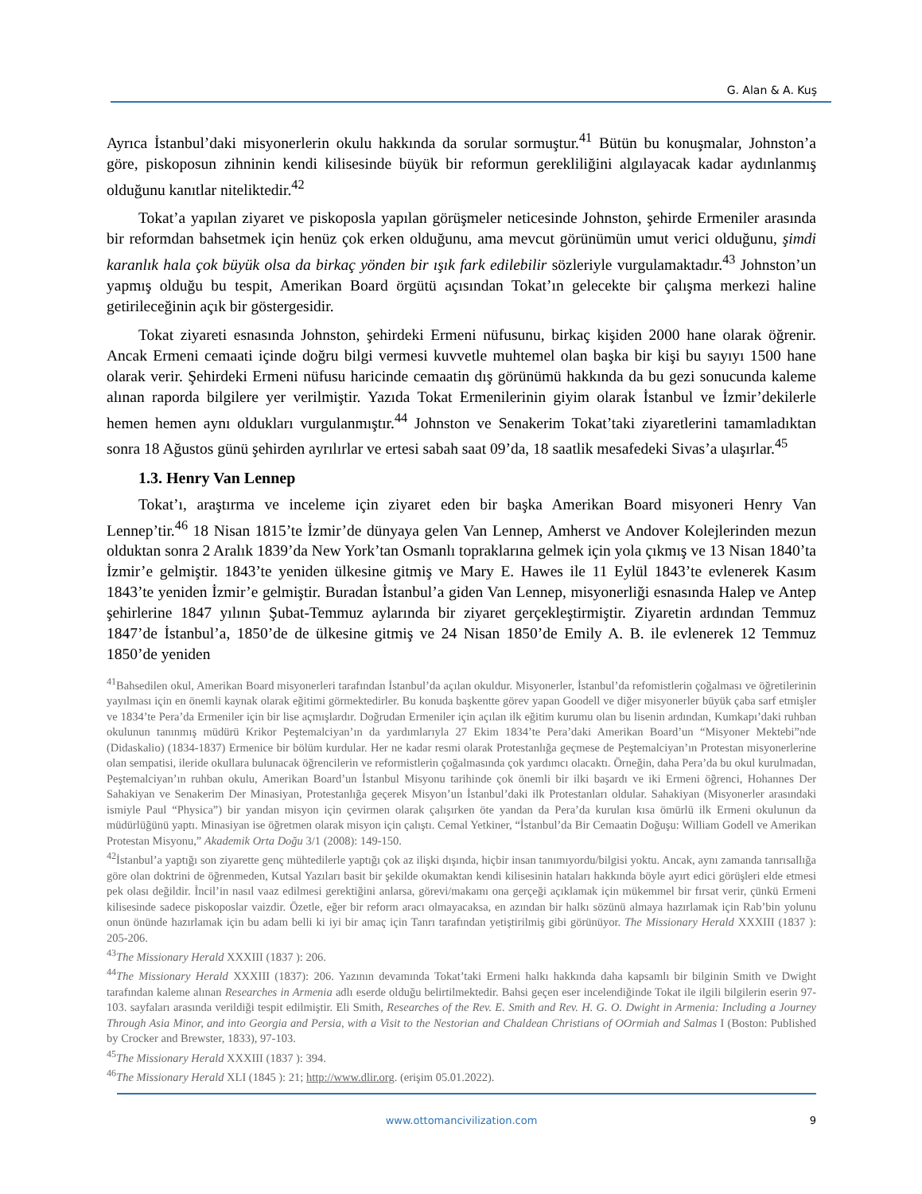G. Alan & A. Kuş
Ayrıca İstanbul’daki misyonerlerin okulu hakkında da sorular sormuştur.<sup>41</sup> Bütün bu konuşmalar, Johnston’a göre, piskoposun zihninin kendi kilisesinde büyük bir reformun gerekliliğini algılayacak kadar aydınlanmış olduğunu kanıtlar niteliktedir.<sup>42</sup>
Tokat’a yapılan ziyaret ve piskoposla yapılan görüşmeler neticesinde Johnston, şehirde Ermeniler arasında bir reformdan bahsetmek için henüz çok erken olduğunu, ama mevcut görünümün umut verici olduğunu, şimdi karanlık hala çok büyük olsa da birkaç yönden bir ışık fark edilebilir sözleriyle vurgulamaktadır.<sup>43</sup> Johnston’un yapmış olduğu bu tespit, Amerikan Board örgütü açısından Tokat’ın gelecekte bir çalışma merkezi haline getirileceğinin açık bir göstergesidir.
Tokat ziyareti esnasında Johnston, şehirdeki Ermeni nüfusunu, birkaç kişiden 2000 hane olarak öğrenir. Ancak Ermeni cemaati içinde doğru bilgi vermesi kuvvetle muhtemel olan başka bir kişi bu sayıyı 1500 hane olarak verir. Şehirdeki Ermeni nüfusu haricinde cemaatin dış görünümü hakkında da bu gezi sonucunda kaleme alınan raporda bilgilere yer verilmiştir. Yazıda Tokat Ermenilerinin giyim olarak İstanbul ve İzmir’dekilerle hemen hemen aynı oldukları vurgulanmıştır.<sup>44</sup> Johnston ve Senakerim Tokat’taki ziyaretlerini tamamladıktan sonra 18 Ağustos günü şehirden ayrılırlar ve ertesi sabah saat 09’da, 18 saatlik mesafedeki Sivas’a ulaşırlar.<sup>45</sup>
1.3. Henry Van Lennep
Tokat’ı, araştırma ve inceleme için ziyaret eden bir başka Amerikan Board misyoneri Henry Van Lennep’tir.<sup>46</sup> 18 Nisan 1815’te İzmir’de dünyaya gelen Van Lennep, Amherst ve Andover Kolejlerinden mezun olduktan sonra 2 Aralık 1839’da New York’tan Osmanlı topraklarına gelmek için yola çıkmış ve 13 Nisan 1840’ta İzmir’e gelmiştir. 1843’te yeniden ülkesine gitmiş ve Mary E. Hawes ile 11 Eylül 1843’te evlenerek Kasım 1843’te yeniden İzmir’e gelmiştir. Buradan İstanbul’a giden Van Lennep, misyonerliği esnasında Halep ve Antep şehirlerine 1847 yılının Şubat-Temmuz aylarında bir ziyaret gerçekleştirmiştir. Ziyaretin ardından Temmuz 1847’de İstanbul’a, 1850’de de ülkesine gitmiş ve 24 Nisan 1850’de Emily A. B. ile evlenerek 12 Temmuz 1850’de yeniden
<sup>41</sup> Bahsedilen okul, Amerikan Board misyonerleri tarafından İstanbul’da açılan okuldur. Misyonerler, İstanbul’da refomistlerin çoğalması ve öğretilerinin yayılması için en önemli kaynak olarak eğitimi görmektedirler. Bu konuda başkentte görev yapan Goodell ve diğer misyonerler büyük çaba sarf etmişler ve 1834’te Pera’da Ermeniler için bir lise açmışlardır. Doğrudan Ermeniler için açılan ilk eğitim kurumu olan bu lisenin ardından, Kumkapı’daki ruhban okulunun tanınmış müdürü Krikor Peştemalciyan’ın da yardımlarıyla 27 Ekim 1834’te Pera’daki Amerikan Board’un “Misyoner Mektebi”nde (Didaskalio) (1834-1837) Ermenice bir bölüm kurdular. Her ne kadar resmi olarak Protestanlığa geçmese de Peştemalciyan’ın Protestan misyonerlerine olan sempatisi, ileride okullara bulunacak öğrencilerin ve reformistlerin çoğalmasında çok yardımcı olacaktı. Örneğin, daha Pera’da bu okul kurulmadan, Peştemalciyan’ın ruhban okulu, Amerikan Board’un İstanbul Misyonu tarihinde çok önemli bir ilki başardı ve iki Ermeni öğrenci, Hohannes Der Sahakiyan ve Senakerim Der Minasiyan, Protestanlığa geçerek Misyon’un İstanbul’daki ilk Protestanları oldular. Sahakiyan (Misyonerler arasındaki ismiyle Paul “Physica”) bir yandan misyon için çevirmen olarak çalışırken öte yandan da Pera’da kurulan kısa ömürlü ilk Ermeni okulunun da müdürlüğünü yaptı. Minasiyan ise öğretmen olarak misyon için çalıştı. Cemal Yetkiner, “İstanbul’da Bir Cemaatin Doğuşu: William Godell ve Amerikan Protestan Misyonu,” Akademik Orta Doğu 3/1 (2008): 149-150.
<sup>42</sup> İstanbul’a yaptığı son ziyarette genç mühtedilerle yaptığı çok az ilişki dışında, hiçbir insan tanımıyordu/bilgisi yoktu. Ancak, aynı zamanda tanrısallığa göre olan doktrini de öğrenmeden, Kutsal Yazıları basit bir şekilde okumaktan kendi kilisesinin hataları hakkında böyle ayırt edici görüşleri elde etmesi pek olası değildir. İncil’in nasıl vaaz edilmesi gerektiğini anlarsa, görevi/makamı ona gerçeği açıklamak için mükemmel bir fırsat verir, çünkü Ermeni kilisesinde sadece piskoposlar vaizdir. Özetle, eğer bir reform aracı olmayacaksa, en azından bir halkı sözünü almaya hazırlamak için Rab’bin yolunu onun önünde hazırlamak için bu adam belli ki iyi bir amaç için Tanrı tarafından yetiştirilmiş gibi görünüyor. The Missionary Herald XXXIII (1837 ): 205-206.
<sup>43</sup> The Missionary Herald XXXIII (1837 ): 206.
<sup>44</sup> The Missionary Herald XXXIII (1837): 206. Yazının devamında Tokat’taki Ermeni halkı hakkında daha kapsamlı bir bilginin Smith ve Dwight tarafından kaleme alınan Researches in Armenia adlı eserde olduğu belirtilmektedir. Bahsi geçen eser incelendiğinde Tokat ile ilgili bilgilerin eserin 97-103. sayfaları arasında verildiği tespit edilmiştir. Eli Smith, Researches of the Rev. E. Smith and Rev. H. G. O. Dwight in Armenia: Including a Journey Through Asia Minor, and into Georgia and Persia, with a Visit to the Nestorian and Chaldean Christians of OOrmiah and Salmas I (Boston: Published by Crocker and Brewster, 1833), 97-103.
<sup>45</sup> The Missionary Herald XXXIII (1837 ): 394.
<sup>46</sup> The Missionary Herald XLI (1845 ): 21; http://www.dlir.org. (erişim 05.01.2022).
www.ottomancivilization.com
9